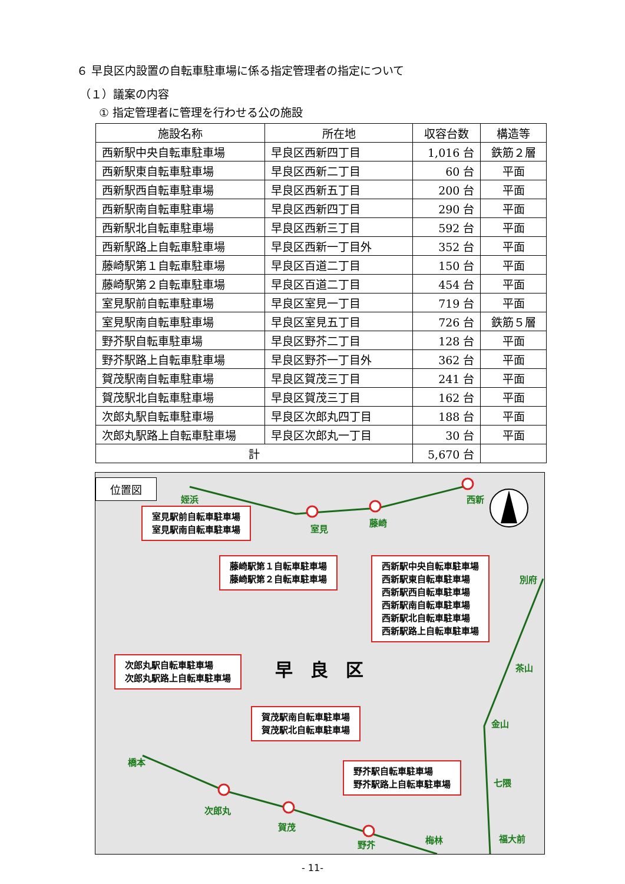６ 早良区内設置の自転車駐車場に係る指定管理者の指定について
（１）議案の内容
① 指定管理者に管理を行わせる公の施設
| 施設名称 | 所在地 | 収容台数 | 構造等 |
| --- | --- | --- | --- |
| 西新駅中央自転車駐車場 | 早良区西新四丁目 | 1,016 台 | 鉄筋２層 |
| 西新駅東自転車駐車場 | 早良区西新二丁目 | 60 台 | 平面 |
| 西新駅西自転車駐車場 | 早良区西新五丁目 | 200 台 | 平面 |
| 西新駅南自転車駐車場 | 早良区西新四丁目 | 290 台 | 平面 |
| 西新駅北自転車駐車場 | 早良区西新三丁目 | 592 台 | 平面 |
| 西新駅路上自転車駐車場 | 早良区西新一丁目外 | 352 台 | 平面 |
| 藤崎駅第１自転車駐車場 | 早良区百道二丁目 | 150 台 | 平面 |
| 藤崎駅第２自転車駐車場 | 早良区百道二丁目 | 454 台 | 平面 |
| 室見駅前自転車駐車場 | 早良区室見一丁目 | 719 台 | 平面 |
| 室見駅南自転車駐車場 | 早良区室見五丁目 | 726 台 | 鉄筋５層 |
| 野芥駅自転車駐車場 | 早良区野芥二丁目 | 128 台 | 平面 |
| 野芥駅路上自転車駐車場 | 早良区野芥一丁目外 | 362 台 | 平面 |
| 賀茂駅南自転車駐車場 | 早良区賀茂三丁目 | 241 台 | 平面 |
| 賀茂駅北自転車駐車場 | 早良区賀茂三丁目 | 162 台 | 平面 |
| 次郎丸駅自転車駐車場 | 早良区次郎丸四丁目 | 188 台 | 平面 |
| 次郎丸駅路上自転車駐車場 | 早良区次郎丸一丁目 | 30 台 | 平面 |
| 計 | | 5,670 台 | |
位置図
室見駅前自転車駐車場
室見駅南自転車駐車場
藤崎駅第１自転車駐車場
藤崎駅第２自転車駐車場
西新駅中央自転車駐車場
西新駅東自転車駐車場
西新駅西自転車駐車場
西新駅南自転車駐車場
西新駅北自転車駐車場
西新駅路上自転車駐車場
次郎丸駅自転車駐車場
次郎丸駅路上自転車駐車場
賀茂駅南自転車駐車場
賀茂駅北自転車駐車場
野芥駅自転車駐車場
野芥駅路上自転車駐車場
早　良　区
姪浜
室見
藤崎
西新
別府
茶山
金山
七隈
福大前
橋本
次郎丸
賀茂
野芥 梅林
- 11-